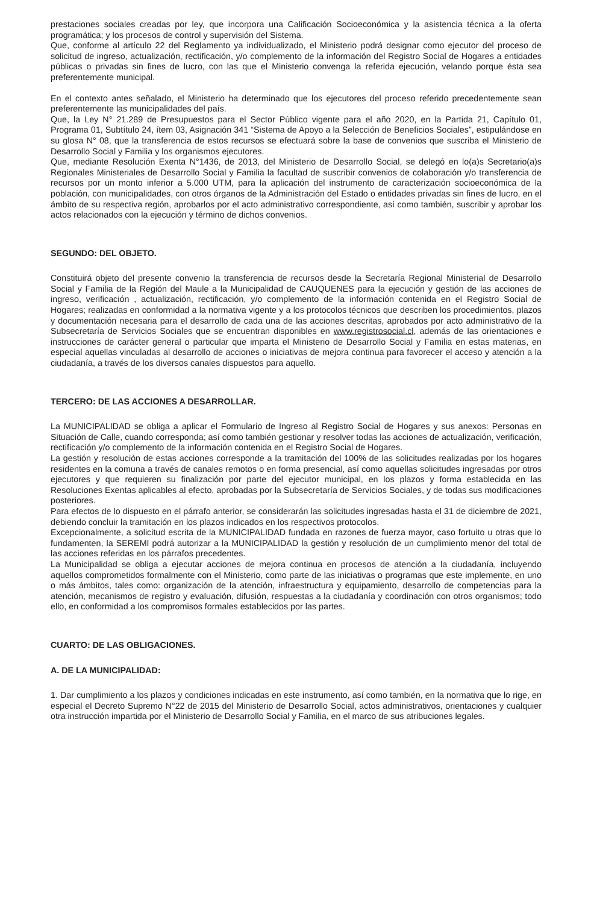prestaciones sociales creadas por ley, que incorpora una Calificación Socioeconómica y la asistencia técnica a la oferta programática; y los procesos de control y supervisión del Sistema.
Que, conforme al artículo 22 del Reglamento ya individualizado, el Ministerio podrá designar como ejecutor del proceso de solicitud de ingreso, actualización, rectificación, y/o complemento de la información del Registro Social de Hogares a entidades públicas o privadas sin fines de lucro, con las que el Ministerio convenga la referida ejecución, velando porque ésta sea preferentemente municipal.
En el contexto antes señalado, el Ministerio ha determinado que los ejecutores del proceso referido precedentemente sean preferentemente las municipalidades del país.
Que, la Ley N° 21.289 de Presupuestos para el Sector Público vigente para el año 2020, en la Partida 21, Capítulo 01, Programa 01, Subtítulo 24, ítem 03, Asignación 341 “Sistema de Apoyo a la Selección de Beneficios Sociales”, estipulándose en su glosa N° 08, que la transferencia de estos recursos se efectuará sobre la base de convenios que suscriba el Ministerio de Desarrollo Social y Familia y los organismos ejecutores.
Que, mediante Resolución Exenta N°1436, de 2013, del Ministerio de Desarrollo Social, se delegó en lo(a)s Secretario(a)s Regionales Ministeriales de Desarrollo Social y Familia la facultad de suscribir convenios de colaboración y/o transferencia de recursos por un monto inferior a 5.000 UTM, para la aplicación del instrumento de caracterización socioeconómica de la población, con municipalidades, con otros órganos de la Administración del Estado o entidades privadas sin fines de lucro, en el ámbito de su respectiva región, aprobarlos por el acto administrativo correspondiente, así como también, suscribir y aprobar los actos relacionados con la ejecución y término de dichos convenios.
SEGUNDO: DEL OBJETO.
Constituirá objeto del presente convenio la transferencia de recursos desde la Secretaría Regional Ministerial de Desarrollo Social y Familia de la Región del Maule a la Municipalidad de CAUQUENES para la ejecución y gestión de las acciones de ingreso, verificación , actualización, rectificación, y/o complemento de la información contenida en el Registro Social de Hogares; realizadas en conformidad a la normativa vigente y a los protocolos técnicos que describen los procedimientos, plazos y documentación necesaria para el desarrollo de cada una de las acciones descritas, aprobados por acto administrativo de la Subsecretaría de Servicios Sociales que se encuentran disponibles en www.registrosocial.cl, además de las orientaciones e instrucciones de carácter general o particular que imparta el Ministerio de Desarrollo Social y Familia en estas materias, en especial aquellas vinculadas al desarrollo de acciones o iniciativas de mejora continua para favorecer el acceso y atención a la ciudadanía, a través de los diversos canales dispuestos para aquello.
TERCERO: DE LAS ACCIONES A DESARROLLAR.
La MUNICIPALIDAD se obliga a aplicar el Formulario de Ingreso al Registro Social de Hogares y sus anexos: Personas en Situación de Calle, cuando corresponda; así como también gestionar y resolver todas las acciones de actualización, verificación, rectificación y/o complemento de la información contenida en el Registro Social de Hogares.
La gestión y resolución de estas acciones corresponde a la tramitación del 100% de las solicitudes realizadas por los hogares residentes en la comuna a través de canales remotos o en forma presencial, así como aquellas solicitudes ingresadas por otros ejecutores y que requieren su finalización por parte del ejecutor municipal, en los plazos y forma establecida en las Resoluciones Exentas aplicables al efecto, aprobadas por la Subsecretaría de Servicios Sociales, y de todas sus modificaciones posteriores.
Para efectos de lo dispuesto en el párrafo anterior, se considerarán las solicitudes ingresadas hasta el 31 de diciembre de 2021, debiendo concluir la tramitación en los plazos indicados en los respectivos protocolos.
Excepcionalmente, a solicitud escrita de la MUNICIPALIDAD fundada en razones de fuerza mayor, caso fortuito u otras que lo fundamenten, la SEREMI podrá autorizar a la MUNICIPALIDAD la gestión y resolución de un cumplimiento menor del total de las acciones referidas en los párrafos precedentes.
La Municipalidad se obliga a ejecutar acciones de mejora continua en procesos de atención a la ciudadanía, incluyendo aquellos comprometidos formalmente con el Ministerio, como parte de las iniciativas o programas que este implemente, en uno o más ámbitos, tales como: organización de la atención, infraestructura y equipamiento, desarrollo de competencias para la atención, mecanismos de registro y evaluación, difusión, respuestas a la ciudadanía y coordinación con otros organismos; todo ello, en conformidad a los compromisos formales establecidos por las partes.
CUARTO: DE LAS OBLIGACIONES.
A. DE LA MUNICIPALIDAD:
1. Dar cumplimiento a los plazos y condiciones indicadas en este instrumento, así como también, en la normativa que lo rige, en especial el Decreto Supremo N°22 de 2015 del Ministerio de Desarrollo Social, actos administrativos, orientaciones y cualquier otra instrucción impartida por el Ministerio de Desarrollo Social y Familia, en el marco de sus atribuciones legales.